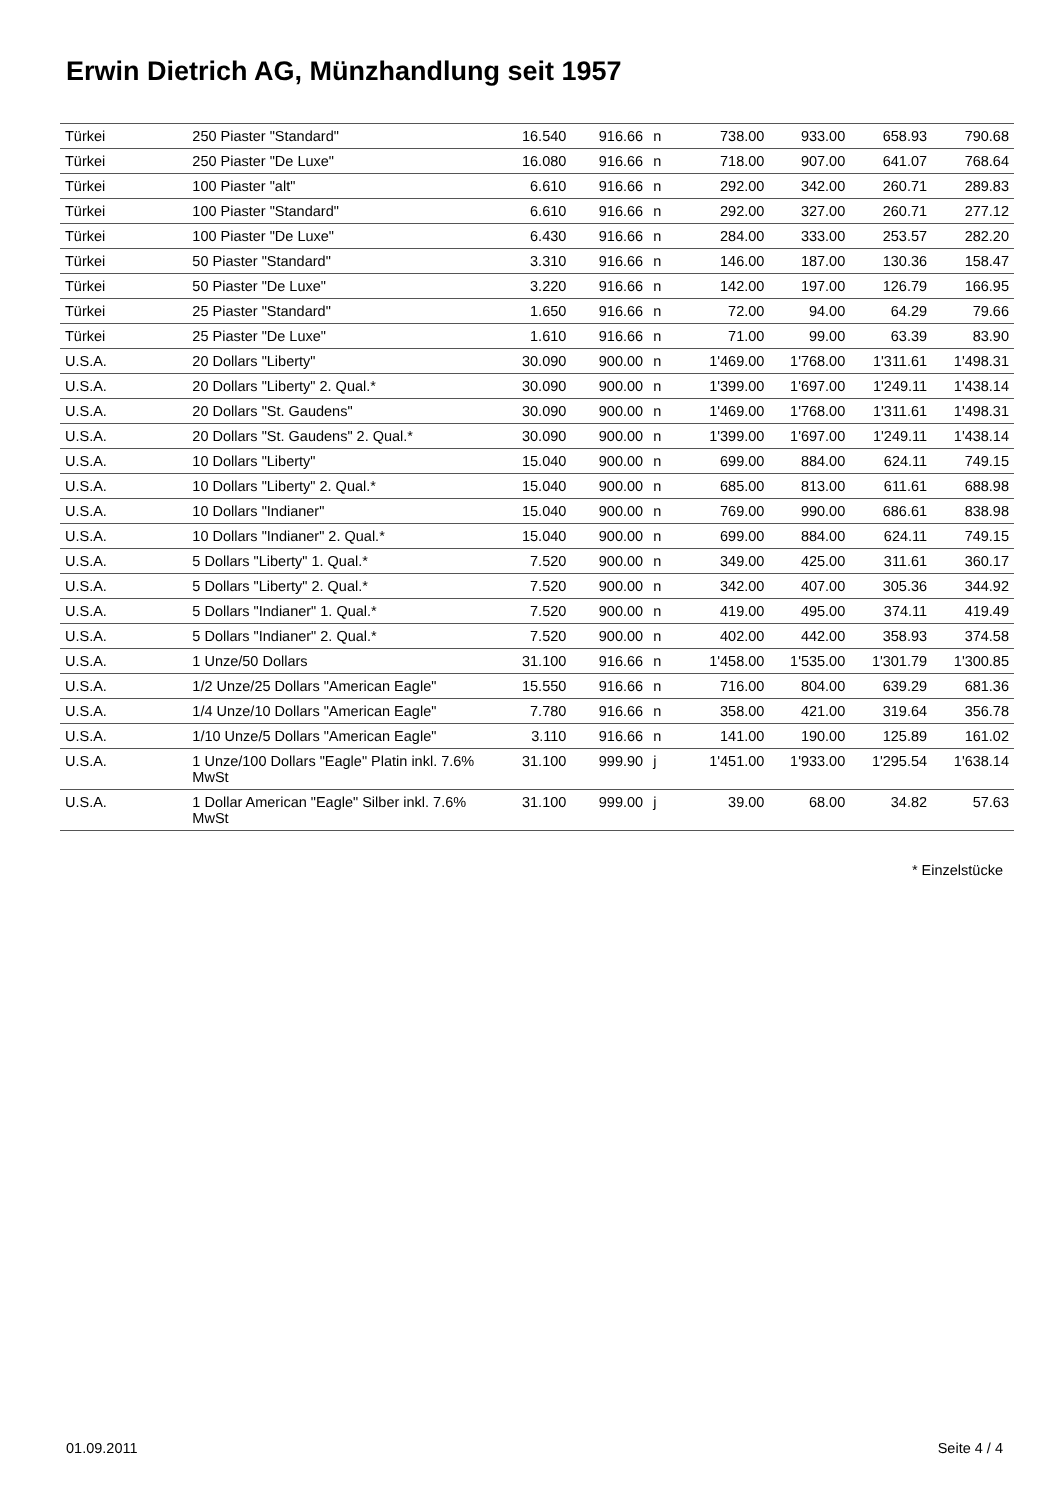Erwin Dietrich AG, Münzhandlung seit 1957
| Türkei | 250 Piaster "Standard" | 16.540 | 916.66 | n | 738.00 | 933.00 | 658.93 | 790.68 |
| Türkei | 250 Piaster "De Luxe" | 16.080 | 916.66 | n | 718.00 | 907.00 | 641.07 | 768.64 |
| Türkei | 100 Piaster "alt" | 6.610 | 916.66 | n | 292.00 | 342.00 | 260.71 | 289.83 |
| Türkei | 100 Piaster "Standard" | 6.610 | 916.66 | n | 292.00 | 327.00 | 260.71 | 277.12 |
| Türkei | 100 Piaster "De Luxe" | 6.430 | 916.66 | n | 284.00 | 333.00 | 253.57 | 282.20 |
| Türkei | 50 Piaster "Standard" | 3.310 | 916.66 | n | 146.00 | 187.00 | 130.36 | 158.47 |
| Türkei | 50 Piaster "De Luxe" | 3.220 | 916.66 | n | 142.00 | 197.00 | 126.79 | 166.95 |
| Türkei | 25 Piaster "Standard" | 1.650 | 916.66 | n | 72.00 | 94.00 | 64.29 | 79.66 |
| Türkei | 25 Piaster "De Luxe" | 1.610 | 916.66 | n | 71.00 | 99.00 | 63.39 | 83.90 |
| U.S.A. | 20 Dollars "Liberty" | 30.090 | 900.00 | n | 1'469.00 | 1'768.00 | 1'311.61 | 1'498.31 |
| U.S.A. | 20 Dollars "Liberty" 2. Qual.* | 30.090 | 900.00 | n | 1'399.00 | 1'697.00 | 1'249.11 | 1'438.14 |
| U.S.A. | 20 Dollars "St. Gaudens" | 30.090 | 900.00 | n | 1'469.00 | 1'768.00 | 1'311.61 | 1'498.31 |
| U.S.A. | 20 Dollars "St. Gaudens" 2. Qual.* | 30.090 | 900.00 | n | 1'399.00 | 1'697.00 | 1'249.11 | 1'438.14 |
| U.S.A. | 10 Dollars "Liberty" | 15.040 | 900.00 | n | 699.00 | 884.00 | 624.11 | 749.15 |
| U.S.A. | 10 Dollars "Liberty" 2. Qual.* | 15.040 | 900.00 | n | 685.00 | 813.00 | 611.61 | 688.98 |
| U.S.A. | 10 Dollars "Indianer" | 15.040 | 900.00 | n | 769.00 | 990.00 | 686.61 | 838.98 |
| U.S.A. | 10 Dollars "Indianer" 2. Qual.* | 15.040 | 900.00 | n | 699.00 | 884.00 | 624.11 | 749.15 |
| U.S.A. | 5 Dollars "Liberty" 1. Qual.* | 7.520 | 900.00 | n | 349.00 | 425.00 | 311.61 | 360.17 |
| U.S.A. | 5 Dollars "Liberty" 2. Qual.* | 7.520 | 900.00 | n | 342.00 | 407.00 | 305.36 | 344.92 |
| U.S.A. | 5 Dollars "Indianer" 1. Qual.* | 7.520 | 900.00 | n | 419.00 | 495.00 | 374.11 | 419.49 |
| U.S.A. | 5 Dollars "Indianer" 2. Qual.* | 7.520 | 900.00 | n | 402.00 | 442.00 | 358.93 | 374.58 |
| U.S.A. | 1 Unze/50 Dollars | 31.100 | 916.66 | n | 1'458.00 | 1'535.00 | 1'301.79 | 1'300.85 |
| U.S.A. | 1/2 Unze/25 Dollars "American Eagle" | 15.550 | 916.66 | n | 716.00 | 804.00 | 639.29 | 681.36 |
| U.S.A. | 1/4 Unze/10 Dollars "American Eagle" | 7.780 | 916.66 | n | 358.00 | 421.00 | 319.64 | 356.78 |
| U.S.A. | 1/10 Unze/5 Dollars "American Eagle" | 3.110 | 916.66 | n | 141.00 | 190.00 | 125.89 | 161.02 |
| U.S.A. | 1 Unze/100 Dollars "Eagle" Platin inkl. 7.6% MwSt | 31.100 | 999.90 | j | 1'451.00 | 1'933.00 | 1'295.54 | 1'638.14 |
| U.S.A. | 1 Dollar American "Eagle" Silber inkl. 7.6% MwSt | 31.100 | 999.00 | j | 39.00 | 68.00 | 34.82 | 57.63 |
* Einzelstücke
01.09.2011 Seite 4 / 4